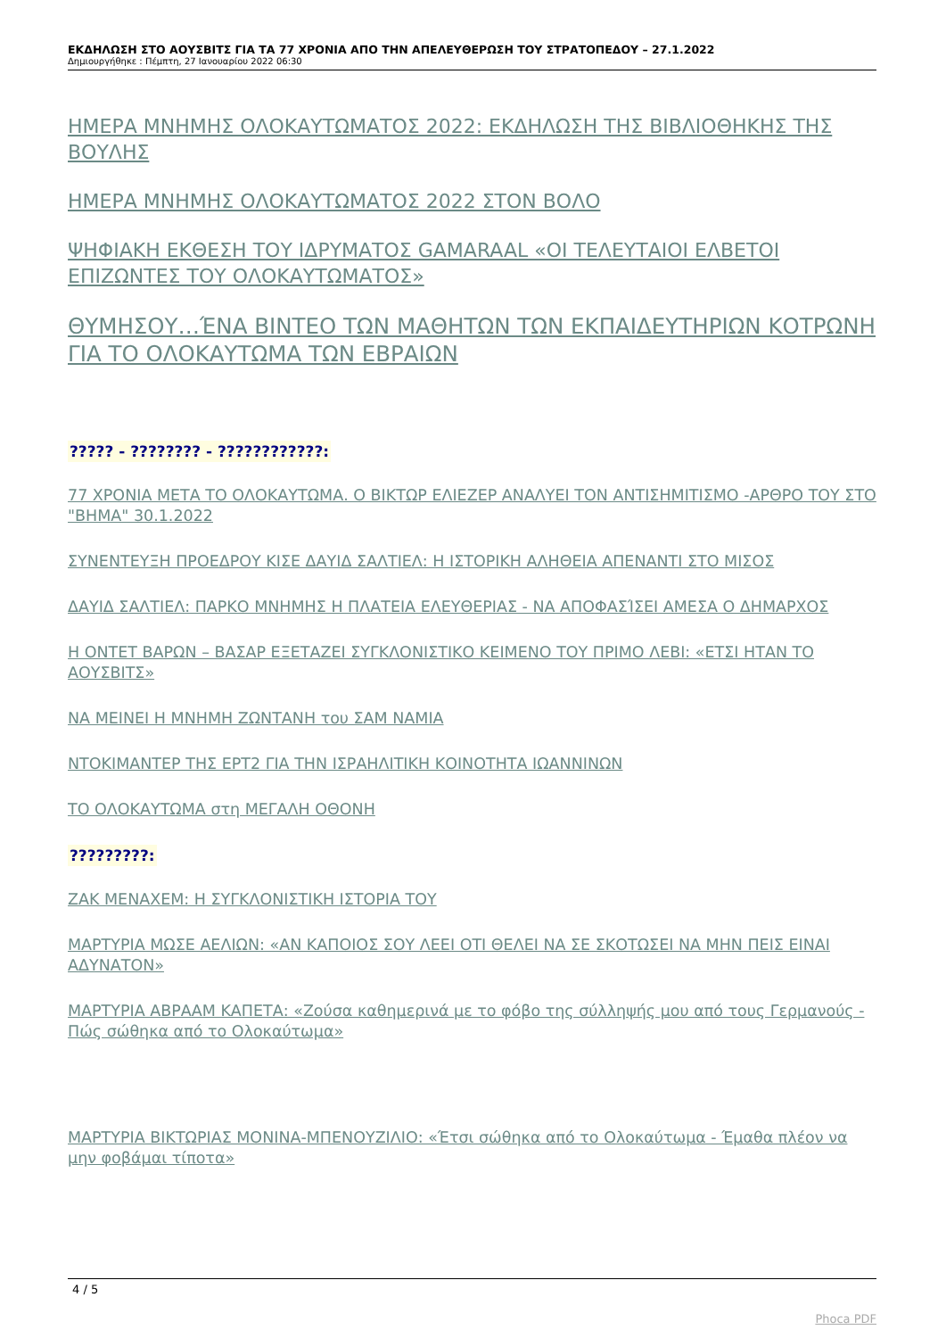ΕΚΔΗΛΩΣΗ ΣΤΟ ΑΟΥΣΒΙΤΣ ΓΙΑ ΤΑ 77 ΧΡΟΝΙΑ ΑΠΟ ΤΗΝ ΑΠΕΛΕΥΘΕΡΩΣΗ ΤΟΥ ΣΤΡΑΤΟΠΕΔΟΥ – 27.1.2022
Δημιουργήθηκε : Πέμπτη, 27 Ιανουαρίου 2022 06:30
ΗΜΕΡΑ ΜΝΗΜΗΣ ΟΛΟΚΑΥΤΩΜΑΤΟΣ 2022: ΕΚΔΗΛΩΣΗ ΤΗΣ ΒΙΒΛΙΟΘΗΚΗΣ ΤΗΣ ΒΟΥΛΗΣ
ΗΜΕΡΑ ΜΝΗΜΗΣ ΟΛΟΚΑΥΤΩΜΑΤΟΣ 2022 ΣΤΟΝ ΒΟΛΟ
ΨΗΦΙΑΚΗ ΕΚΘΕΣΗ ΤΟΥ ΙΔΡΥΜΑΤΟΣ GAMARAAL «ΟΙ ΤΕΛΕΥΤΑΙΟΙ ΕΛΒΕΤΟΙ ΕΠΙΖΩΝΤΕΣ ΤΟΥ ΟΛΟΚΑΥΤΩΜΑΤΟΣ»
ΘΥΜΗΣΟΥ…ΈΝΑ ΒΙΝΤΕΟ ΤΩΝ ΜΑΘΗΤΩΝ ΤΩΝ ΕΚΠΑΙΔΕΥΤΗΡΙΩΝ ΚΟΤΡΩΝΗ ΓΙΑ ΤΟ ΟΛΟΚΑΥΤΩΜΑ ΤΩΝ ΕΒΡΑΙΩΝ
????? - ???????? - ????????????:
77 ΧΡΟΝΙΑ ΜΕΤΑ ΤΟ ΟΛΟΚΑΥΤΩΜΑ. Ο ΒΙΚΤΩΡ ΕΛΙΕΖΕΡ ΑΝΑΛΥΕΙ ΤΟΝ ΑΝΤΙΣΗΜΙΤΙΣΜΟ -ΑΡΘΡΟ ΤΟΥ ΣΤΟ "ΒΗΜΑ" 30.1.2022
ΣΥΝΕΝΤΕΥΞΗ ΠΡΟΕΔΡΟΥ ΚΙΣΕ ΔΑΥΙΔ ΣΑΛΤΙΕΛ: Η ΙΣΤΟΡΙΚΗ ΑΛΗΘΕΙΑ ΑΠΕΝΑΝΤΙ ΣΤΟ ΜΙΣΟΣ
ΔΑΥΙΔ ΣΑΛΤΙΕΛ: ΠΑΡΚΟ ΜΝΗΜΗΣ Η ΠΛΑΤΕΙΑ ΕΛΕΥΘΕΡΙΑΣ - ΝΑ ΑΠΟΦΑΣΊΣΕΙ ΑΜΕΣΑ Ο ΔΗΜΑΡΧΟΣ
Η ΟΝΤΕΤ ΒΑΡΩΝ – ΒΑΣΑΡ ΕΞΕΤΑΖΕΙ ΣΥΓΚΛΟΝΙΣΤΙΚΟ ΚΕΙΜΕΝΟ ΤΟΥ ΠΡΙΜΟ ΛΕΒΙ: «ΕΤΣΙ ΗΤΑΝ ΤΟ ΑΟΥΣΒΙΤΣ»
ΝΑ ΜΕΙΝΕΙ Η ΜΝΗΜΗ ΖΩΝΤΑΝΗ του ΣΑΜ ΝΑΜΙΑ
ΝΤΟΚΙΜΑΝΤΕΡ ΤΗΣ ΕΡΤ2 ΓΙΑ ΤΗΝ ΙΣΡΑΗΛΙΤΙΚΗ ΚΟΙΝΟΤΗΤΑ ΙΩΑΝΝΙΝΩΝ
ΤΟ ΟΛΟΚΑΥΤΩΜΑ στη ΜΕΓΑΛΗ ΟΘΟΝΗ
?????????:
ΖΑΚ ΜΕΝΑΧΕΜ: Η ΣΥΓΚΛΟΝΙΣΤΙΚΗ ΙΣΤΟΡΙΑ ΤΟΥ
ΜΑΡΤΥΡΙΑ ΜΩΣΕ ΑΕΛΙΩΝ: «ΑΝ ΚΑΠΟΙΟΣ ΣΟΥ ΛΕΕΙ ΟΤΙ ΘΕΛΕΙ ΝΑ ΣΕ ΣΚΟΤΩΣΕΙ ΝΑ ΜΗΝ ΠΕΙΣ ΕΙΝΑΙ ΑΔΥΝΑΤΟΝ»
ΜΑΡΤΥΡΙΑ ΑΒΡΑΑΜ ΚΑΠΕΤΑ: «Ζούσα καθημερινά με το φόβο της σύλληψής μου από τους Γερμανούς - Πώς σώθηκα από το Ολοκαύτωμα»
ΜΑΡΤΥΡΙΑ ΒΙΚΤΩΡΙΑΣ ΜΟΝΙΝΑ-ΜΠΕΝΟΥΖΙΛΙΟ: «Έτσι σώθηκα από το Ολοκαύτωμα - Έμαθα πλέον να μην φοβάμαι τίποτα»
4 / 5
Phoca PDF